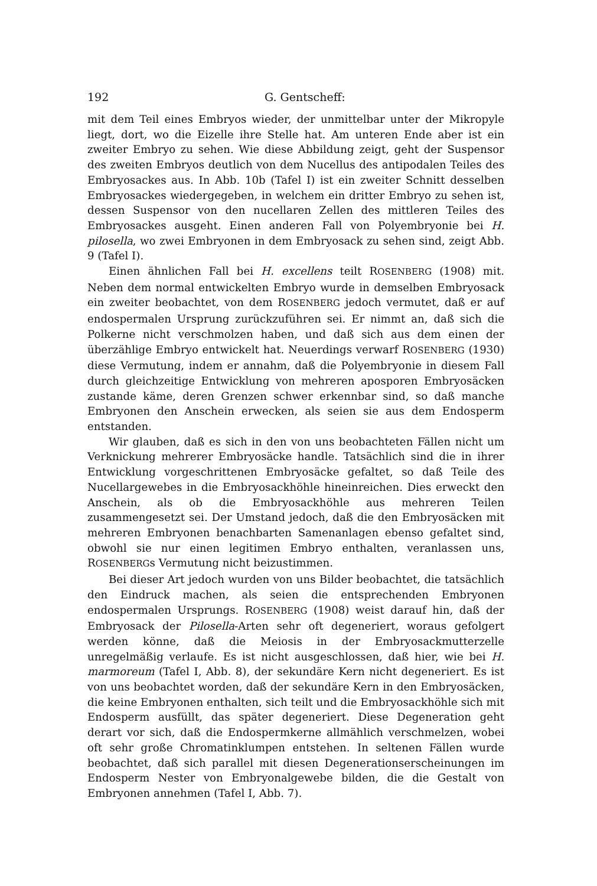192 G. Gentscheff:
mit dem Teil eines Embryos wieder, der unmittelbar unter der Mikropyle liegt, dort, wo die Eizelle ihre Stelle hat. Am unteren Ende aber ist ein zweiter Embryo zu sehen. Wie diese Abbildung zeigt, geht der Suspensor des zweiten Embryos deutlich von dem Nucellus des antipodalen Teiles des Embryosackes aus. In Abb. 10b (Tafel I) ist ein zweiter Schnitt desselben Embryosackes wiedergegeben, in welchem ein dritter Embryo zu sehen ist, dessen Suspensor von den nucellaren Zellen des mittleren Teiles des Embryosackes ausgeht. Einen anderen Fall von Polyembryonie bei H. pilosella, wo zwei Embryonen in dem Embryosack zu sehen sind, zeigt Abb. 9 (Tafel I).
Einen ähnlichen Fall bei H. excellens teilt ROSENBERG (1908) mit. Neben dem normal entwickelten Embryo wurde in demselben Embryosack ein zweiter beobachtet, von dem ROSENBERG jedoch vermutet, daß er auf endospermalen Ursprung zurückzuführen sei. Er nimmt an, daß sich die Polkerne nicht verschmolzen haben, und daß sich aus dem einen der überzählige Embryo entwickelt hat. Neuerdings verwarf ROSENBERG (1930) diese Vermutung, indem er annahm, daß die Polyembryonie in diesem Fall durch gleichzeitige Entwicklung von mehreren aposporen Embryosäcken zustande käme, deren Grenzen schwer erkennbar sind, so daß manche Embryonen den Anschein erwecken, als seien sie aus dem Endosperm entstanden.
Wir glauben, daß es sich in den von uns beobachteten Fällen nicht um Verknickung mehrerer Embryosäcke handle. Tatsächlich sind die in ihrer Entwicklung vorgeschrittenen Embryosäcke gefaltet, so daß Teile des Nucellargewebes in die Embryosackhöhle hineinreichen. Dies erweckt den Anschein, als ob die Embryosackhöhle aus mehreren Teilen zusammengesetzt sei. Der Umstand jedoch, daß die den Embryosäcken mit mehreren Embryonen benachbarten Samenanlagen ebenso gefaltet sind, obwohl sie nur einen legitimen Embryo enthalten, veranlassen uns, ROSENBERGs Vermutung nicht beizustimmen.
Bei dieser Art jedoch wurden von uns Bilder beobachtet, die tatsächlich den Eindruck machen, als seien die entsprechenden Embryonen endospermalen Ursprungs. ROSENBERG (1908) weist darauf hin, daß der Embryosack der Pilosella-Arten sehr oft degeneriert, woraus gefolgert werden könne, daß die Meiosis in der Embryosackmutterzelle unregelmäßig verlaufe. Es ist nicht ausgeschlossen, daß hier, wie bei H. marmoreum (Tafel I, Abb. 8), der sekundäre Kern nicht degeneriert. Es ist von uns beobachtet worden, daß der sekundäre Kern in den Embryosäcken, die keine Embryonen enthalten, sich teilt und die Embryosackhöhle sich mit Endosperm ausfüllt, das später degeneriert. Diese Degeneration geht derart vor sich, daß die Endospermkerne allmählich verschmelzen, wobei oft sehr große Chromatinklumpen entstehen. In seltenen Fällen wurde beobachtet, daß sich parallel mit diesen Degenerationserscheinungen im Endosperm Nester von Embryonalgewebe bilden, die die Gestalt von Embryonen annehmen (Tafel I, Abb. 7).